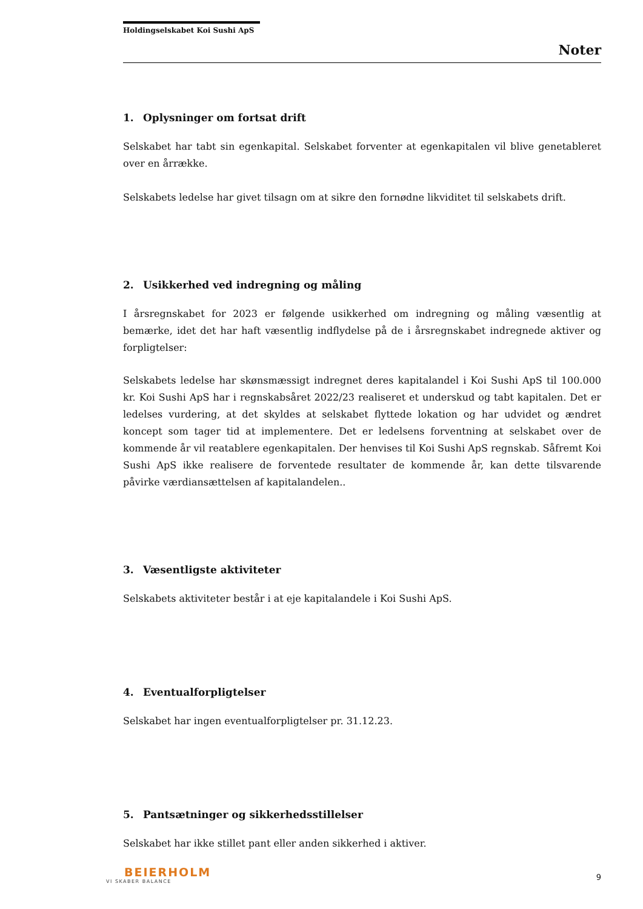Holdingselskabet Koi Sushi ApS
Noter
1. Oplysninger om fortsat drift
Selskabet har tabt sin egenkapital. Selskabet forventer at egenkapitalen vil blive genetableret over en årrække.
Selskabets ledelse har givet tilsagn om at sikre den fornødne likviditet til selskabets drift.
2. Usikkerhed ved indregning og måling
I årsregnskabet for 2023 er følgende usikkerhed om indregning og måling væsentlig at bemærke, idet det har haft væsentlig indflydelse på de i årsregnskabet indregnede aktiver og forpligtelser:
Selskabets ledelse har skønsmæssigt indregnet deres kapitalandel i Koi Sushi ApS til 100.000 kr. Koi Sushi ApS har i regnskabsåret 2022/23 realiseret et underskud og tabt kapitalen. Det er ledelses vurdering, at det skyldes at selskabet flyttede lokation og har udvidet og ændret koncept som tager tid at implementere. Det er ledelsens forventning at selskabet over de kommende år vil reatablere egenkapitalen. Der henvises til Koi Sushi ApS regnskab. Såfremt Koi Sushi ApS ikke realisere de forventede resultater de kommende år, kan dette tilsvarende påvirke værdiansættelsen af kapitalandelen..
3. Væsentligste aktiviteter
Selskabets aktiviteter består i at eje kapitalandele i Koi Sushi ApS.
4. Eventualforpligtelser
Selskabet har ingen eventualforpligtelser pr. 31.12.23.
5. Pantsætninger og sikkerhedsstillelser
Selskabet har ikke stillet pant eller anden sikkerhed i aktiver.
BEIERHOLM
VI SKABER BALANCE
9